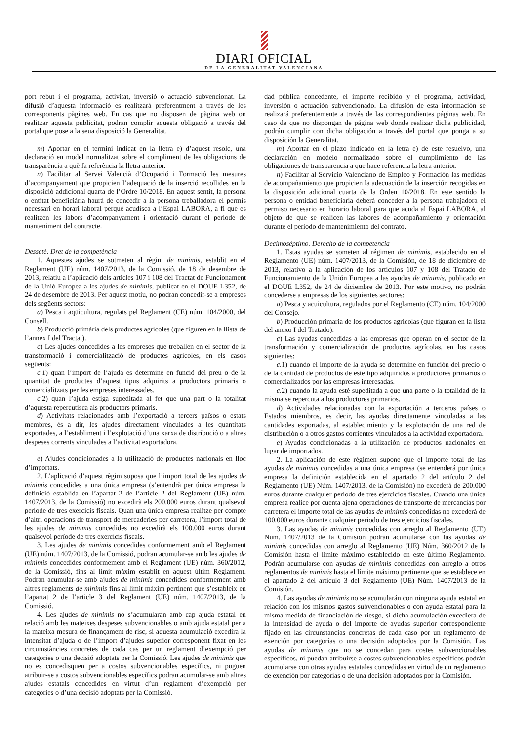DIARI OFICIAL
DE LA GENERALITAT VALENCIANA
port rebut i el programa, activitat, inversió o actuació subvencionat. La difusió d’aquesta informació es realitzarà preferentment a través de les corresponents pàgines web. En cas que no disposen de pàgina web on realitzar aquesta publicitat, podran complir aquesta obligació a través del portal que pose a la seua disposició la Generalitat.
m) Aportar en el termini indicat en la lletra e) d’aquest resolc, una declaració en model normalitzat sobre el compliment de les obligacions de transparència a què fa referència la lletra anterior.
n) Facilitar al Servei Valencià d’Ocupació i Formació les mesures d’acompanyament que propicien l’adequació de la inserció recollides en la disposició addicional quarta de l’Ordre 10/2018. En aquest sentit, la persona o entitat beneficiària haurà de concedir a la persona treballadora el permís necessari en horari laboral perquè acudisca a l’Espai LABORA, a fi que es realitzen les labors d’acompanyament i orientació durant el període de manteniment del contracte.
Desseté. Dret de la competència
1. Aquestes ajudes se sotmeten al règim de minimis, establit en el Reglament (UE) núm. 1407/2013, de la Comissió, de 18 de desembre de 2013, relatiu a l’aplicació dels articles 107 i 108 del Tractat de Funcionament de la Unió Europea a les ajudes de minimis, publicat en el DOUE L352, de 24 de desembre de 2013. Per aquest motiu, no podran concedir-se a empreses dels següents sectors:
a) Pesca i aqüicultura, regulats pel Reglament (CE) núm. 104/2000, del Consell.
b) Producció primària dels productes agrícoles (que figuren en la llista de l’annex I del Tractat).
c) Les ajudes concedides a les empreses que treballen en el sector de la transformació i comercialització de productes agrícoles, en els casos següents:
c. 1) quan l’import de l’ajuda es determine en funció del preu o de la quantitat de productes d’aquest tipus adquirits a productors primaris o comercialitzats per les empreses interessades.
c. 2) quan l’ajuda estiga supeditada al fet que una part o la totalitat d’aquesta repercutisca als productors primaris.
d) Activitats relacionades amb l’exportació a tercers països o estats membres, és a dir, les ajudes directament vinculades a les quantitats exportades, a l’establiment i l’explotació d’una xarxa de distribució o a altres despeses corrents vinculades a l’activitat exportadora.
e) Ajudes condicionades a la utilització de productes nacionals en lloc d’importats.
2. L’aplicació d’aquest règim suposa que l’import total de les ajudes de minimis concedides a una única empresa (s’entendrà per única empresa la definició establida en l’apartat 2 de l’article 2 del Reglament (UE) núm. 1407/2013, de la Comissió) no excedirà els 200.000 euros durant qualsevol període de tres exercicis fiscals. Quan una única empresa realitze per compte d’altri operacions de transport de mercaderies per carretera, l’import total de les ajudes de minimis concedides no excedirà els 100.000 euros durant qualsevol període de tres exercicis fiscals.
3. Les ajudes de minimis concedides conformement amb el Reglament (UE) núm. 1407/2013, de la Comissió, podran acumular-se amb les ajudes de minimis concedides conformement amb el Reglament (UE) núm. 360/2012, de la Comissió, fins al límit màxim establit en aquest últim Reglament. Podran acumular-se amb ajudes de minimis concedides conformement amb altres reglaments de minimis fins al límit màxim pertinent que s’estableix en l’apartat 2 de l’article 3 del Reglament (UE) núm. 1407/2013, de la Comissió.
4. Les ajudes de minimis no s’acumularan amb cap ajuda estatal en relació amb les mateixes despeses subvencionables o amb ajuda estatal per a la mateixa mesura de finançament de risc, si aquesta acumulació excedira la intensitat d’ajuda o de l’import d’ajudes superior corresponent fixat en les circumstàncies concretes de cada cas per un reglament d’exempció per categories o una decisió adoptats per la Comissió. Les ajudes de minimis que no es concedisquen per a costos subvencionables específics, ni puguen atribuir-se a costos subvencionables específics podran acumular-se amb altres ajudes estatals concedides en virtut d’un reglament d’exempció per categories o d’una decisió adoptats per la Comissió.
dad pública concedente, el importe recibido y el programa, actividad, inversión o actuación subvencionado. La difusión de esta información se realizará preferentemente a través de las correspondientes páginas web. En caso de que no dispongan de página web donde realizar dicha publicidad, podrán cumplir con dicha obligación a través del portal que ponga a su disposición la Generalitat.
m) Aportar en el plazo indicado en la letra e) de este resuelvo, una declaración en modelo normalizado sobre el cumplimiento de las obligaciones de transparencia a que hace referencia la letra anterior.
n) Facilitar al Servicio Valenciano de Empleo y Formación las medidas de acompañamiento que propicien la adecuación de la inserción recogidas en la disposición adicional cuarta de la Orden 10/2018. En este sentido la persona o entidad beneficiaria deberá conceder a la persona trabajadora el permiso necesario en horario laboral para que acuda al Espai LABORA, al objeto de que se realicen las labores de acompañamiento y orientación durante el periodo de mantenimiento del contrato.
Decimoséptimo. Derecho de la competencia
1. Estas ayudas se someten al régimen de minimis, establecido en el Reglamento (UE) núm. 1407/2013, de la Comisión, de 18 de diciembre de 2013, relativo a la aplicación de los artículos 107 y 108 del Tratado de Funcionamiento de la Unión Europea a las ayudas de minimis, publicado en el DOUE L352, de 24 de diciembre de 2013. Por este motivo, no podrán concederse a empresas de los siguientes sectores:
a) Pesca y acuicultura, regulados por el Reglamento (CE) núm. 104/2000 del Consejo.
b) Producción primaria de los productos agrícolas (que figuran en la lista del anexo I del Tratado).
c) Las ayudas concedidas a las empresas que operan en el sector de la transformación y comercialización de productos agrícolas, en los casos siguientes:
c. 1) cuando el importe de la ayuda se determine en función del precio o de la cantidad de productos de este tipo adquiridos a productores primarios o comercializados por las empresas interesadas.
c. 2) cuando la ayuda esté supeditada a que una parte o la totalidad de la misma se repercuta a los productores primarios.
d) Actividades relacionadas con la exportación a terceros países o Estados miembros, es decir, las ayudas directamente vinculadas a las cantidades exportadas, al establecimiento y la explotación de una red de distribución o a otros gastos corrientes vinculados a la actividad exportadora.
e) Ayudas condicionadas a la utilización de productos nacionales en lugar de importados.
2. La aplicación de este régimen supone que el importe total de las ayudas de minimis concedidas a una única empresa (se entenderá por única empresa la definición establecida en el apartado 2 del artículo 2 del Reglamento (UE) Núm. 1407/2013, de la Comisión) no excederá de 200.000 euros durante cualquier periodo de tres ejercicios fiscales. Cuando una única empresa realice por cuenta ajena operaciones de transporte de mercancías por carretera el importe total de las ayudas de minimis concedidas no excederá de 100.000 euros durante cualquier periodo de tres ejercicios fiscales.
3. Las ayudas de minimis concedidas con arreglo al Reglamento (UE) Núm. 1407/2013 de la Comisión podrán acumularse con las ayudas de minimis concedidas con arreglo al Reglamento (UE) Núm. 360/2012 de la Comisión hasta el límite máximo establecido en este último Reglamento. Podrán acumularse con ayudas de minimis concedidas con arreglo a otros reglamentos de minimis hasta el límite máximo pertinente que se establece en el apartado 2 del artículo 3 del Reglamento (UE) Núm. 1407/2013 de la Comisión.
4. Las ayudas de minimis no se acumularán con ninguna ayuda estatal en relación con los mismos gastos subvencionables o con ayuda estatal para la misma medida de financiación de riesgo, si dicha acumulación excediera de la intensidad de ayuda o del importe de ayudas superior correspondiente fijado en las circunstancias concretas de cada caso por un reglamento de exención por categorías o una decisión adoptados por la Comisión. Las ayudas de minimis que no se concedan para costes subvencionables específicos, ni puedan atribuirse a costes subvencionables específicos podrán acumularse con otras ayudas estatales concedidas en virtud de un reglamento de exención por categorías o de una decisión adoptados por la Comisión.